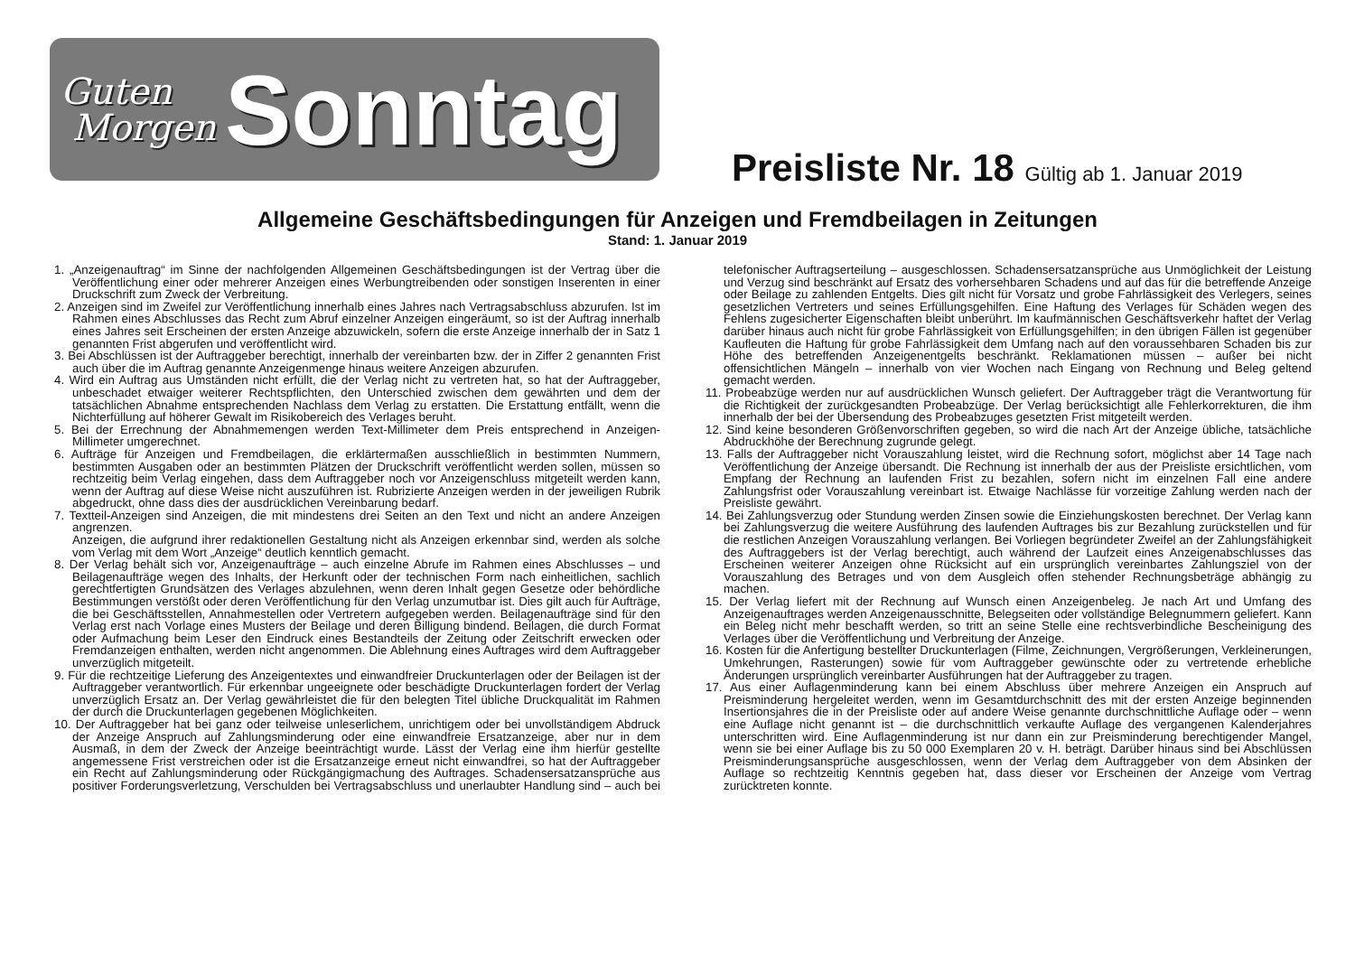Guten
Morgen
Sonntag
Preisliste Nr. 18 Gültig ab 1. Januar 2019
Allgemeine Geschäftsbedingungen für Anzeigen und Fremdbeilagen in Zeitungen
Stand: 1. Januar 2019
1. „Anzeigenauftrag“ im Sinne der nachfolgenden Allgemeinen Geschäftsbedingungen ist der Vertrag über die Veröffentlichung einer oder mehrerer Anzeigen eines Werbungtreibenden oder sonstigen Inserenten in einer Druckschrift zum Zweck der Verbreitung.
2. Anzeigen sind im Zweifel zur Veröffentlichung innerhalb eines Jahres nach Vertragsabschluss abzurufen. Ist im Rahmen eines Abschlusses das Recht zum Abruf einzelner Anzeigen eingeräumt, so ist der Auftrag innerhalb eines Jahres seit Erscheinen der ersten Anzeige abzuwickeln, sofern die erste Anzeige innerhalb der in Satz 1 genannten Frist abgerufen und veröffentlicht wird.
3. Bei Abschlüssen ist der Auftraggeber berechtigt, innerhalb der vereinbarten bzw. der in Ziffer 2 genannten Frist auch über die im Auftrag genannte Anzeigenmenge hinaus weitere Anzeigen abzurufen.
4. Wird ein Auftrag aus Umständen nicht erfüllt, die der Verlag nicht zu vertreten hat, so hat der Auftraggeber, unbeschadet etwaiger weiterer Rechtspflichten, den Unterschied zwischen dem gewährten und dem der tatsächlichen Abnahme entsprechenden Nachlass dem Verlag zu erstatten. Die Erstattung entfällt, wenn die Nichterfüllung auf höherer Gewalt im Risikobereich des Verlages beruht.
5. Bei der Errechnung der Abnahmemengen werden Text-Millimeter dem Preis entsprechend in Anzeigen-Millimeter umgerechnet.
6. Aufträge für Anzeigen und Fremdbeilagen, die erklärtermaßen ausschließlich in bestimmten Nummern, bestimmten Ausgaben oder an bestimmten Plätzen der Druckschrift veröffentlicht werden sollen, müssen so rechtzeitig beim Verlag eingehen, dass dem Auftraggeber noch vor Anzeigenschluss mitgeteilt werden kann, wenn der Auftrag auf diese Weise nicht auszuführen ist. Rubrizierte Anzeigen werden in der jeweiligen Rubrik abgedruckt, ohne dass dies der ausdrücklichen Vereinbarung bedarf.
7. Textteil-Anzeigen sind Anzeigen, die mit mindestens drei Seiten an den Text und nicht an andere Anzeigen angrenzen.
Anzeigen, die aufgrund ihrer redaktionellen Gestaltung nicht als Anzeigen erkennbar sind, werden als solche vom Verlag mit dem Wort „Anzeige“ deutlich kenntlich gemacht.
8. Der Verlag behält sich vor, Anzeigenaufträge – auch einzelne Abrufe im Rahmen eines Abschlusses – und Beilagenaufträge wegen des Inhalts, der Herkunft oder der technischen Form nach einheitlichen, sachlich gerechtfertigten Grundsätzen des Verlages abzulehnen, wenn deren Inhalt gegen Gesetze oder behördliche Bestimmungen verstößt oder deren Veröffentlichung für den Verlag unzumutbar ist. Dies gilt auch für Aufträge, die bei Geschäftsstellen, Annahmestellen oder Vertretern aufgegeben werden. Beilagenaufträge sind für den Verlag erst nach Vorlage eines Musters der Beilage und deren Billigung bindend. Beilagen, die durch Format oder Aufmachung beim Leser den Eindruck eines Bestandteils der Zeitung oder Zeitschrift erwecken oder Fremdanzeigen enthalten, werden nicht angenommen. Die Ablehnung eines Auftrages wird dem Auftraggeber unverzüglich mitgeteilt.
9. Für die rechtzeitige Lieferung des Anzeigentextes und einwandfreier Druckunterlagen oder der Beilagen ist der Auftraggeber verantwortlich. Für erkennbar ungeeignete oder beschädigte Druckunterlagen fordert der Verlag unverzüglich Ersatz an. Der Verlag gewährleistet die für den belegten Titel übliche Druckqualität im Rahmen der durch die Druckunterlagen gegebenen Möglichkeiten.
10. Der Auftraggeber hat bei ganz oder teilweise unleserlichem, unrichtigem oder bei unvollständigem Abdruck der Anzeige Anspruch auf Zahlungsminderung oder eine einwandfreie Ersatzanzeige, aber nur in dem Ausmaß, in dem der Zweck der Anzeige beeinträchtigt wurde. Lässt der Verlag eine ihm hierfür gestellte angemessene Frist verstreichen oder ist die Ersatzanzeige erneut nicht einwandfrei, so hat der Auftraggeber ein Recht auf Zahlungsminderung oder Rückgängigmachung des Auftrages. Schadensersatzansprüche aus positiver Forderungsverletzung, Verschulden bei Vertragsabschluss und unerlaubter Handlung sind – auch bei telefonischer Auftragserteilung – ausgeschlossen. Schadensersatzansprüche aus Unmöglichkeit der Leistung und Verzug sind beschränkt auf Ersatz des vorhersehbaren Schadens und auf das für die betreffende Anzeige oder Beilage zu zahlenden Entgelts. Dies gilt nicht für Vorsatz und grobe Fahrlässigkeit des Verlegers, seines gesetzlichen Vertreters und seines Erfüllungsgehilfen. Eine Haftung des Verlages für Schäden wegen des Fehlens zugesicherter Eigenschaften bleibt unberührt. Im kaufmännischen Geschäftsverkehr haftet der Verlag darüber hinaus auch nicht für grobe Fahrlässigkeit von Erfüllungsgehilfen; in den übrigen Fällen ist gegenüber Kaufleuten die Haftung für grobe Fahrlässigkeit dem Umfang nach auf den voraussehbaren Schaden bis zur Höhe des betreffenden Anzeigenentgelts beschränkt. Reklamationen müssen – außer bei nicht offensichtlichen Mängeln – innerhalb von vier Wochen nach Eingang von Rechnung und Beleg geltend gemacht werden.
11. Probeabzüge werden nur auf ausdrücklichen Wunsch geliefert. Der Auftraggeber trägt die Verantwortung für die Richtigkeit der zurückgesandten Probeabzüge. Der Verlag berücksichtigt alle Fehlerkorrekturen, die ihm innerhalb der bei der Übersendung des Probeabzuges gesetzten Frist mitgeteilt werden.
12. Sind keine besonderen Größenvorschriften gegeben, so wird die nach Art der Anzeige übliche, tatsächliche Abdruckhöhe der Berechnung zugrunde gelegt.
13. Falls der Auftraggeber nicht Vorauszahlung leistet, wird die Rechnung sofort, möglichst aber 14 Tage nach Veröffentlichung der Anzeige übersandt. Die Rechnung ist innerhalb der aus der Preisliste ersichtlichen, vom Empfang der Rechnung an laufenden Frist zu bezahlen, sofern nicht im einzelnen Fall eine andere Zahlungsfrist oder Vorauszahlung vereinbart ist. Etwaige Nachlässe für vorzeitige Zahlung werden nach der Preisliste gewährt.
14. Bei Zahlungsverzug oder Stundung werden Zinsen sowie die Einziehungskosten berechnet. Der Verlag kann bei Zahlungsverzug die weitere Ausführung des laufenden Auftrages bis zur Bezahlung zurückstellen und für die restlichen Anzeigen Vorauszahlung verlangen. Bei Vorliegen begründeter Zweifel an der Zahlungsfähigkeit des Auftraggebers ist der Verlag berechtigt, auch während der Laufzeit eines Anzeigenabschlusses das Erscheinen weiterer Anzeigen ohne Rücksicht auf ein ursprünglich vereinbartes Zahlungsziel von der Vorauszahlung des Betrages und von dem Ausgleich offen stehender Rechnungsbeträge abhängig zu machen.
15. Der Verlag liefert mit der Rechnung auf Wunsch einen Anzeigenbeleg. Je nach Art und Umfang des Anzeigenauftrages werden Anzeigenausschnitte, Belegseiten oder vollständige Belegnummern geliefert. Kann ein Beleg nicht mehr beschafft werden, so tritt an seine Stelle eine rechtsverbindliche Bescheinigung des Verlages über die Veröffentlichung und Verbreitung der Anzeige.
16. Kosten für die Anfertigung bestellter Druckunterlagen (Filme, Zeichnungen, Vergrößerungen, Verkleinerungen, Umkehrungen, Rasterungen) sowie für vom Auftraggeber gewünschte oder zu vertretende erhebliche Änderungen ursprünglich vereinbarter Ausführungen hat der Auftraggeber zu tragen.
17. Aus einer Auflagenminderung kann bei einem Abschluss über mehrere Anzeigen ein Anspruch auf Preisminderung hergeleitet werden, wenn im Gesamtdurchschnitt des mit der ersten Anzeige beginnenden Insertionsjahres die in der Preisliste oder auf andere Weise genannte durchschnittliche Auflage oder – wenn eine Auflage nicht genannt ist – die durchschnittlich verkaufte Auflage des vergangenen Kalenderjahres unterschritten wird. Eine Auflagenminderung ist nur dann ein zur Preisminderung berechtigender Mangel, wenn sie bei einer Auflage bis zu 50 000 Exemplaren 20 v. H. beträgt. Darüber hinaus sind bei Abschlüssen Preisminderungsansprüche ausgeschlossen, wenn der Verlag dem Auftraggeber von dem Absinken der Auflage so rechtzeitig Kenntnis gegeben hat, dass dieser vor Erscheinen der Anzeige vom Vertrag zurücktreten konnte.